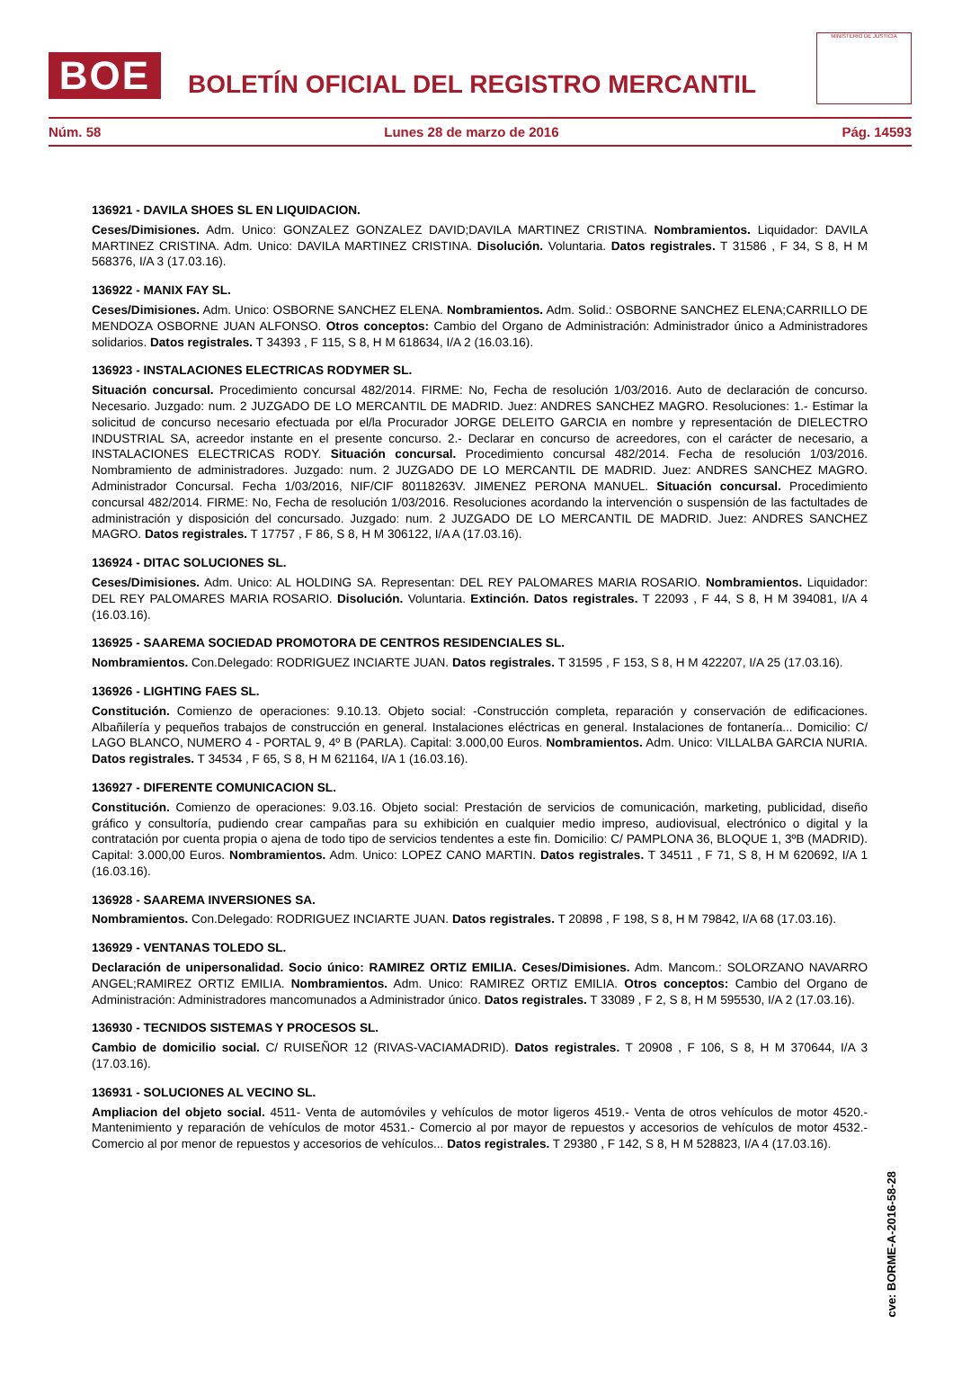BOE
BOLETÍN OFICIAL DEL REGISTRO MERCANTIL
MINISTERIO DE JUSTICIA
Núm. 58 Lunes 28 de marzo de 2016 Pág. 14593
136921 - DAVILA SHOES SL EN LIQUIDACION.
Ceses/Dimisiones. Adm. Unico: GONZALEZ GONZALEZ DAVID;DAVILA MARTINEZ CRISTINA. Nombramientos. Liquidador: DAVILA MARTINEZ CRISTINA. Adm. Unico: DAVILA MARTINEZ CRISTINA. Disolución. Voluntaria. Datos registrales. T 31586 , F 34, S 8, H M 568376, I/A 3 (17.03.16).
136922 - MANIX FAY SL.
Ceses/Dimisiones. Adm. Unico: OSBORNE SANCHEZ ELENA. Nombramientos. Adm. Solid.: OSBORNE SANCHEZ ELENA;CARRILLO DE MENDOZA OSBORNE JUAN ALFONSO. Otros conceptos: Cambio del Organo de Administración: Administrador único a Administradores solidarios. Datos registrales. T 34393 , F 115, S 8, H M 618634, I/A 2 (16.03.16).
136923 - INSTALACIONES ELECTRICAS RODYMER SL.
Situación concursal. Procedimiento concursal 482/2014. FIRME: No, Fecha de resolución 1/03/2016. Auto de declaración de concurso. Necesario. Juzgado: num. 2 JUZGADO DE LO MERCANTIL DE MADRID. Juez: ANDRES SANCHEZ MAGRO. Resoluciones: 1.- Estimar la solicitud de concurso necesario efectuada por el/la Procurador JORGE DELEITO GARCIA en nombre y representación de DIELECTRO INDUSTRIAL SA, acreedor instante en el presente concurso. 2.- Declarar en concurso de acreedores, con el carácter de necesario, a INSTALACIONES ELECTRICAS RODY. Situación concursal. Procedimiento concursal 482/2014. Fecha de resolución 1/03/2016. Nombramiento de administradores. Juzgado: num. 2 JUZGADO DE LO MERCANTIL DE MADRID. Juez: ANDRES SANCHEZ MAGRO. Administrador Concursal. Fecha 1/03/2016, NIF/CIF 80118263V. JIMENEZ PERONA MANUEL. Situación concursal. Procedimiento concursal 482/2014. FIRME: No, Fecha de resolución 1/03/2016. Resoluciones acordando la intervención o suspensión de las factultades de administración y disposición del concursado. Juzgado: num. 2 JUZGADO DE LO MERCANTIL DE MADRID. Juez: ANDRES SANCHEZ MAGRO. Datos registrales. T 17757 , F 86, S 8, H M 306122, I/A A (17.03.16).
136924 - DITAC SOLUCIONES SL.
Ceses/Dimisiones. Adm. Unico: AL HOLDING SA. Representan: DEL REY PALOMARES MARIA ROSARIO. Nombramientos. Liquidador: DEL REY PALOMARES MARIA ROSARIO. Disolución. Voluntaria. Extinción. Datos registrales. T 22093 , F 44, S 8, H M 394081, I/A 4 (16.03.16).
136925 - SAAREMA SOCIEDAD PROMOTORA DE CENTROS RESIDENCIALES SL.
Nombramientos. Con.Delegado: RODRIGUEZ INCIARTE JUAN. Datos registrales. T 31595 , F 153, S 8, H M 422207, I/A 25 (17.03.16).
136926 - LIGHTING FAES SL.
Constitución. Comienzo de operaciones: 9.10.13. Objeto social: -Construcción completa, reparación y conservación de edificaciones. Albañilería y pequeños trabajos de construcción en general. Instalaciones eléctricas en general. Instalaciones de fontanería... Domicilio: C/ LAGO BLANCO, NUMERO 4 - PORTAL 9, 4º B (PARLA). Capital: 3.000,00 Euros. Nombramientos. Adm. Unico: VILLALBA GARCIA NURIA. Datos registrales. T 34534 , F 65, S 8, H M 621164, I/A 1 (16.03.16).
136927 - DIFERENTE COMUNICACION SL.
Constitución. Comienzo de operaciones: 9.03.16. Objeto social: Prestación de servicios de comunicación, marketing, publicidad, diseño gráfico y consultoría, pudiendo crear campañas para su exhibición en cualquier medio impreso, audiovisual, electrónico o digital y la contratación por cuenta propia o ajena de todo tipo de servicios tendentes a este fin. Domicilio: C/ PAMPLONA 36, BLOQUE 1, 3ºB (MADRID). Capital: 3.000,00 Euros. Nombramientos. Adm. Unico: LOPEZ CANO MARTIN. Datos registrales. T 34511 , F 71, S 8, H M 620692, I/A 1 (16.03.16).
136928 - SAAREMA INVERSIONES SA.
Nombramientos. Con.Delegado: RODRIGUEZ INCIARTE JUAN. Datos registrales. T 20898 , F 198, S 8, H M 79842, I/A 68 (17.03.16).
136929 - VENTANAS TOLEDO SL.
Declaración de unipersonalidad. Socio único: RAMIREZ ORTIZ EMILIA. Ceses/Dimisiones. Adm. Mancom.: SOLORZANO NAVARRO ANGEL;RAMIREZ ORTIZ EMILIA. Nombramientos. Adm. Unico: RAMIREZ ORTIZ EMILIA. Otros conceptos: Cambio del Organo de Administración: Administradores mancomunados a Administrador único. Datos registrales. T 33089 , F 2, S 8, H M 595530, I/A 2 (17.03.16).
136930 - TECNIDOS SISTEMAS Y PROCESOS SL.
Cambio de domicilio social. C/ RUISEÑOR 12 (RIVAS-VACIAMADRID). Datos registrales. T 20908 , F 106, S 8, H M 370644, I/A 3 (17.03.16).
136931 - SOLUCIONES AL VECINO SL.
Ampliacion del objeto social. 4511- Venta de automóviles y vehículos de motor ligeros 4519.- Venta de otros vehículos de motor 4520.- Mantenimiento y reparación de vehículos de motor 4531.- Comercio al por mayor de repuestos y accesorios de vehículos de motor 4532.- Comercio al por menor de repuestos y accesorios de vehículos... Datos registrales. T 29380 , F 142, S 8, H M 528823, I/A 4 (17.03.16).
cve: BORME-A-2016-58-28